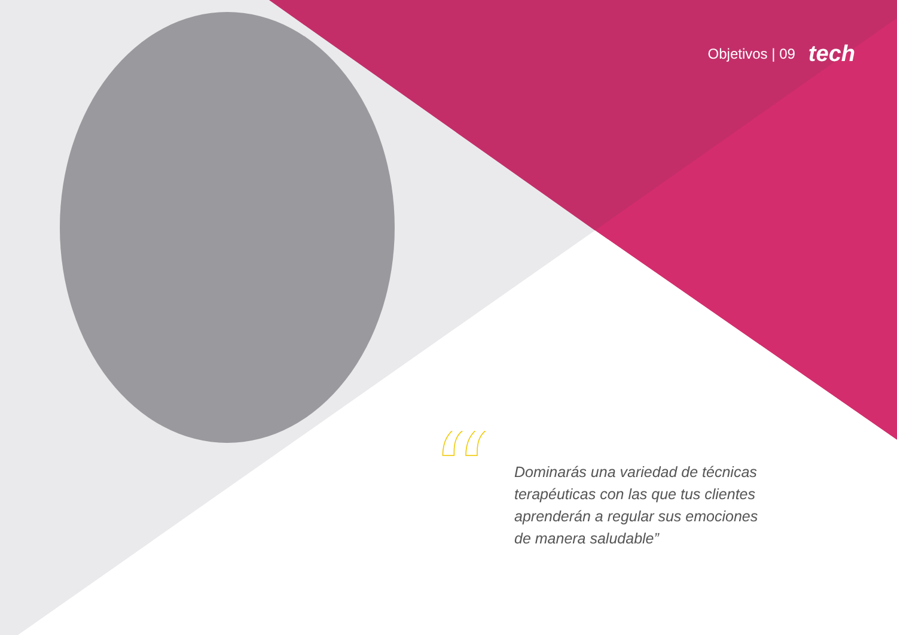Objetivos | 09 tech
“
Dominarás una variedad de técnicas terapéuticas con las que tus clientes aprenderán a regular sus emociones de manera saludable”